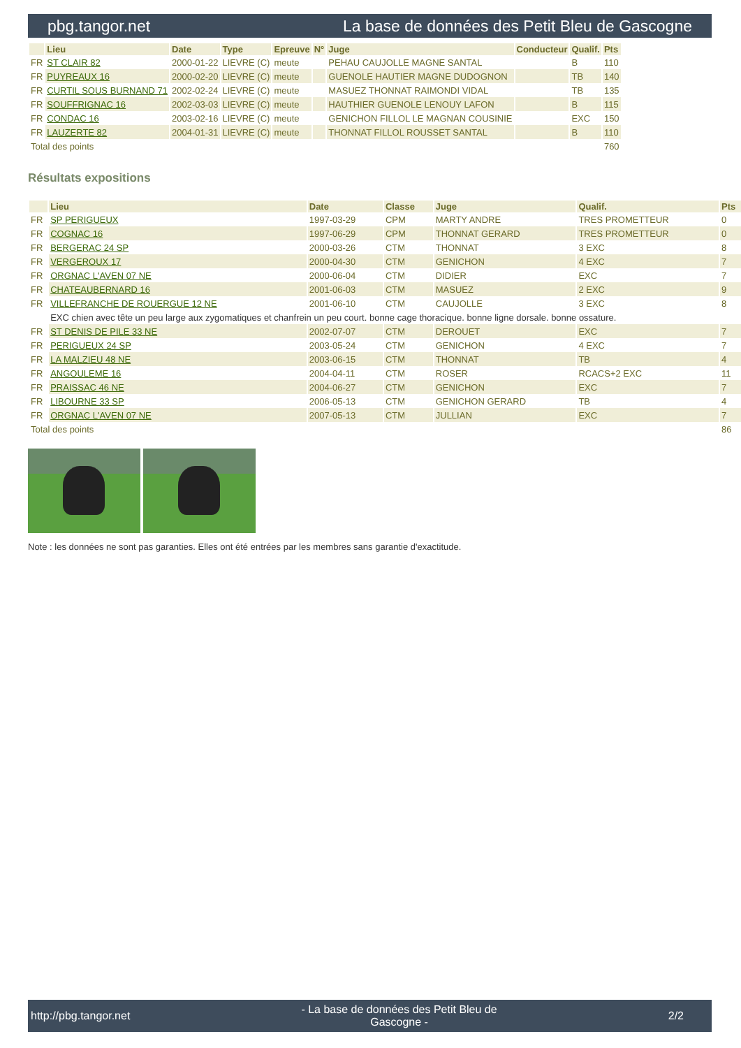pbg.tangor.net La base de données des Petit Bleu de Gascogne
| | Lieu | Date | Type | Epreuve | N° | Juge | Conducteur | Qualif. | Pts |
| --- | --- | --- | --- | --- | --- | --- | --- | --- | --- |
| FR | ST CLAIR 82 | 2000-01-22 | LIEVRE (C) | meute | | PEHAU CAUJOLLE MAGNE SANTAL | | B | 110 |
| FR | PUYREAUX 16 | 2000-02-20 | LIEVRE (C) | meute | | GUENOLE HAUTIER MAGNE DUDOGNON | | TB | 140 |
| FR | CURTIL SOUS BURNAND 71 | 2002-02-24 | LIEVRE (C) | meute | | MASUEZ THONNAT RAIMONDI VIDAL | | TB | 135 |
| FR | SOUFFRIGNAC 16 | 2002-03-03 | LIEVRE (C) | meute | | HAUTHIER GUENOLE LENOUY LAFON | | B | 115 |
| FR | CONDAC 16 | 2003-02-16 | LIEVRE (C) | meute | | GENICHON FILLOL LE MAGNAN COUSINIE | | EXC | 150 |
| FR | LAUZERTE 82 | 2004-01-31 | LIEVRE (C) | meute | | THONNAT FILLOL ROUSSET SANTAL | | B | 110 |
| Total des points | | | | | | | | | 760 |
Résultats expositions
| | Lieu | Date | Classe | Juge | Qualif. | Pts |
| --- | --- | --- | --- | --- | --- | --- |
| FR | SP PERIGUEUX | 1997-03-29 | CPM | MARTY ANDRE | TRES PROMETTEUR | 0 |
| FR | COGNAC 16 | 1997-06-29 | CPM | THONNAT GERARD | TRES PROMETTEUR | 0 |
| FR | BERGERAC 24 SP | 2000-03-26 | CTM | THONNAT | 3 EXC | 8 |
| FR | VERGEROUX 17 | 2000-04-30 | CTM | GENICHON | 4 EXC | 7 |
| FR | ORGNAC L'AVEN 07 NE | 2000-06-04 | CTM | DIDIER | EXC | 7 |
| FR | CHATEAUBERNARD 16 | 2001-06-03 | CTM | MASUEZ | 2 EXC | 9 |
| FR | VILLEFRANCHE DE ROUERGUE 12 NE | 2001-06-10 | CTM | CAUJOLLE | 3 EXC | 8 |
| | EXC chien avec tête un peu large aux zygomatiques et chanfrein un peu court. bonne cage thoracique. bonne ligne dorsale. bonne ossature. | | | | | |
| FR | ST DENIS DE PILE 33 NE | 2002-07-07 | CTM | DEROUET | EXC | 7 |
| FR | PERIGUEUX 24 SP | 2003-05-24 | CTM | GENICHON | 4 EXC | 7 |
| FR | LA MALZIEU 48 NE | 2003-06-15 | CTM | THONNAT | TB | 4 |
| FR | ANGOULEME 16 | 2004-04-11 | CTM | ROSER | RCACS+2 EXC | 11 |
| FR | PRAISSAC 46 NE | 2004-06-27 | CTM | GENICHON | EXC | 7 |
| FR | LIBOURNE 33 SP | 2006-05-13 | CTM | GENICHON GERARD | TB | 4 |
| FR | ORGNAC L'AVEN 07 NE | 2007-05-13 | CTM | JULLIAN | EXC | 7 |
| Total des points | | | | | | 86 |
Note : les données ne sont pas garanties. Elles ont été entrées par les membres sans garantie d'exactitude.
http://pbg.tangor.net - La base de données des Petit Bleu de Gascogne - 2/2